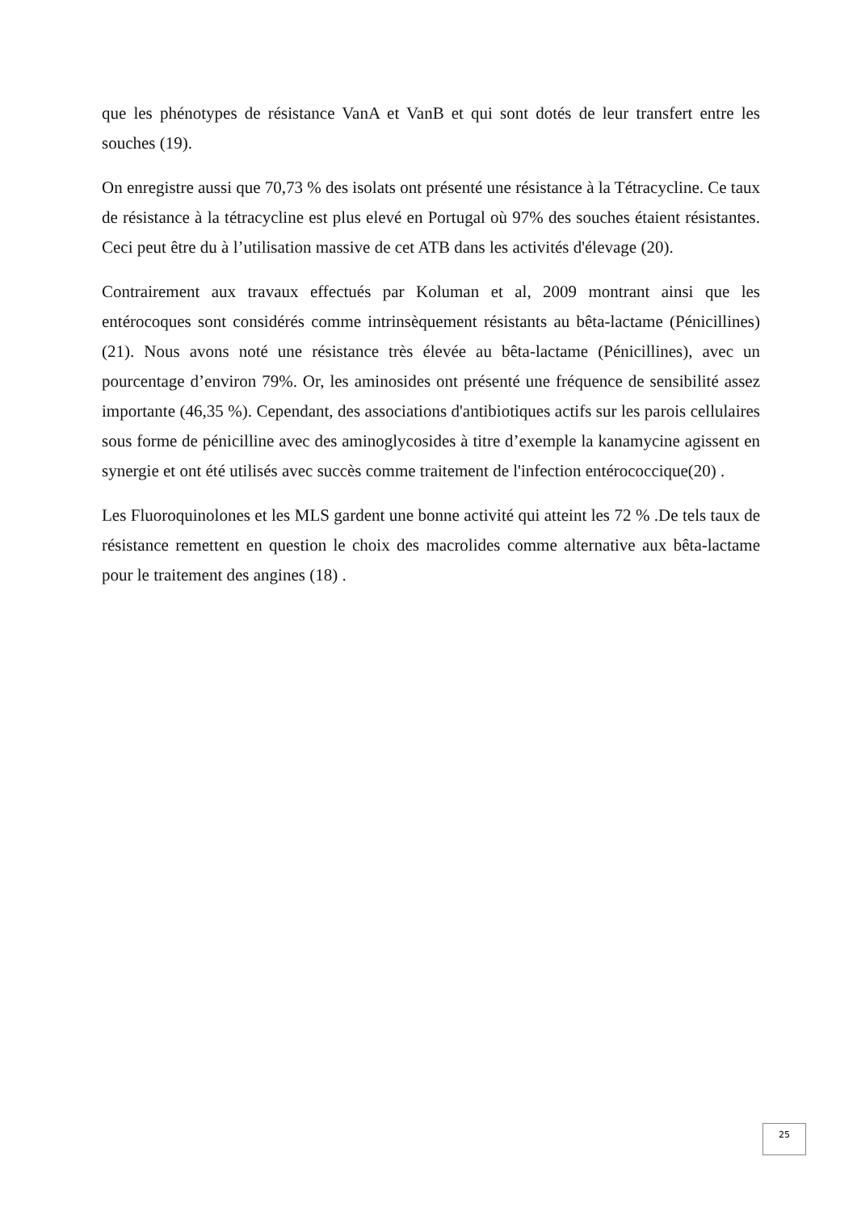que les phénotypes de résistance VanA et VanB et qui sont dotés de leur transfert entre les souches (19).
On enregistre aussi que 70,73 % des isolats ont présenté une résistance à la Tétracycline. Ce taux de résistance à la tétracycline est plus elevé en Portugal où 97% des souches étaient résistantes. Ceci peut être du à l’utilisation massive de cet ATB dans les activités d'élevage (20).
Contrairement aux travaux effectués par Koluman et al, 2009 montrant ainsi que les entérocoques sont considérés comme intrinsèquement résistants au bêta-lactame (Pénicillines) (21). Nous avons noté une résistance très élevée au bêta-lactame (Pénicillines), avec un pourcentage d’environ 79%. Or, les aminosides ont présenté une fréquence de sensibilité assez importante (46,35 %). Cependant, des associations d'antibiotiques actifs sur les parois cellulaires sous forme de pénicilline avec des aminoglycosides à titre d’exemple la kanamycine agissent en synergie et ont été utilisés avec succès comme traitement de l'infection entérococcique(20) .
Les Fluoroquinolones et les MLS gardent une bonne activité qui atteint les 72 % .De tels taux de résistance remettent en question le choix des macrolides comme alternative aux bêta-lactame pour le traitement des angines (18) .
25